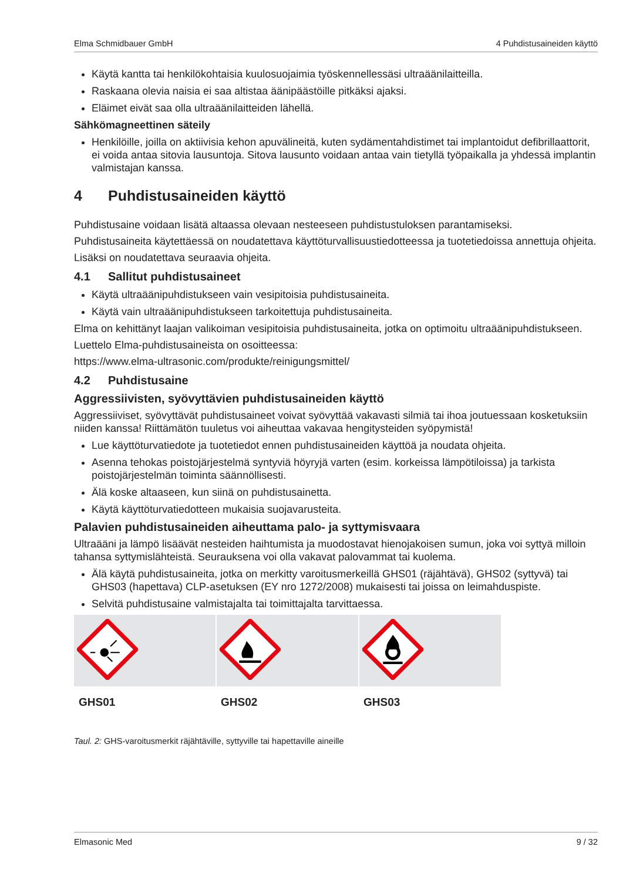Elma Schmidbauer GmbH 4 Puhdistusaineiden käyttö
Käytä kantta tai henkilökohtaisia kuulosuojaimia työskennellessäsi ultraäänilaitteilla.
Raskaana olevia naisia ei saa altistaa äänipäästöille pitkäksi ajaksi.
Eläimet eivät saa olla ultraäänilaitteiden lähellä.
Sähkömagneettinen säteily
Henkilöille, joilla on aktiivisia kehon apuvälineitä, kuten sydämentahdistimet tai implantoidut defibrillaattorit, ei voida antaa sitovia lausuntoja. Sitova lausunto voidaan antaa vain tietyllä työpaikalla ja yhdessä implantin valmistajan kanssa.
4 Puhdistusaineiden käyttö
Puhdistusaine voidaan lisätä altaassa olevaan nesteeseen puhdistustuloksen parantamiseksi.
Puhdistusaineita käytettäessä on noudatettava käyttöturvallisuustiedotteessa ja tuotetiedoissa annettuja ohjeita.
Lisäksi on noudatettava seuraavia ohjeita.
4.1 Sallitut puhdistusaineet
Käytä ultraäänipuhdistukseen vain vesipitoisia puhdistusaineita.
Käytä vain ultraäänipuhdistukseen tarkoitettuja puhdistusaineita.
Elma on kehittänyt laajan valikoiman vesipitoisia puhdistusaineita, jotka on optimoitu ultraäänipuhdistukseen.
Luettelo Elma-puhdistusaineista on osoitteessa:
https://www.elma-ultrasonic.com/produkte/reinigungsmittel/
4.2 Puhdistusaine
Aggressiivisten, syövyttävien puhdistusaineiden käyttö
Aggressiiviset, syövyttävät puhdistusaineet voivat syövyttää vakavasti silmiä tai ihoa joutuessaan kosketuksiin niiden kanssa! Riittämätön tuuletus voi aiheuttaa vakavaa hengitysteiden syöpymistä!
Lue käyttöturvatiedote ja tuotetiedot ennen puhdistusaineiden käyttöä ja noudata ohjeita.
Asenna tehokas poistojärjestelmä syntyviä höyryjä varten (esim. korkeissa lämpötiloissa) ja tarkista poistojärjestelmän toiminta säännöllisesti.
Älä koske altaaseen, kun siinä on puhdistusainetta.
Käytä käyttöturvatiedotteen mukaisia suojavarusteita.
Palavien puhdistusaineiden aiheuttama palo- ja syttymisvaara
Ultraääni ja lämpö lisäävät nesteiden haihtumista ja muodostavat hienojakoisen sumun, joka voi syttyä milloin tahansa syttymislähteistä. Seurauksena voi olla vakavat palovammat tai kuolema.
Älä käytä puhdistusaineita, jotka on merkitty varoitusmerkeillä GHS01 (räjähtävä), GHS02 (syttyvä) tai GHS03 (hapettava) CLP-asetuksen (EY nro 1272/2008) mukaisesti tai joissa on leimahduspiste.
Selvitä puhdistusaine valmistajalta tai toimittajalta tarvittaessa.
| GHS01 | GHS02 | GHS03 |
Taul. 2: GHS-varoitusmerkit räjähtäville, syttyville tai hapettaville aineille
Elmasonic Med 9 / 32